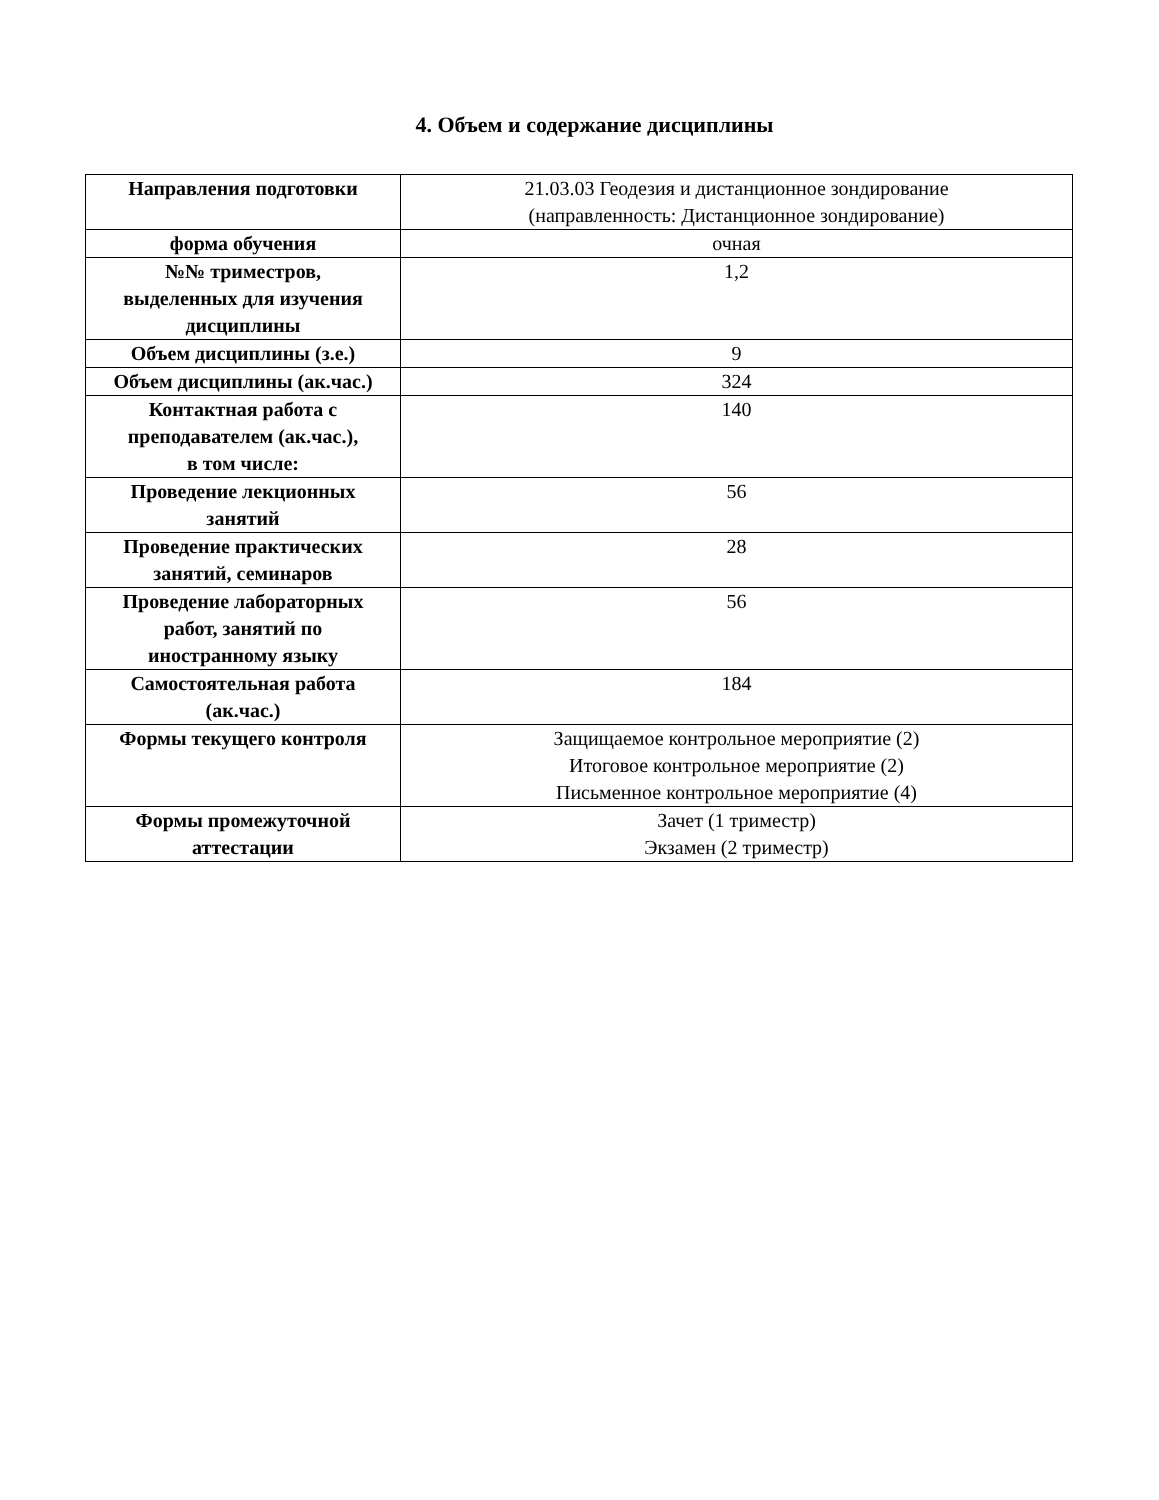4. Объем и содержание дисциплины
| Направления подготовки | 21.03.03 Геодезия и дистанционное зондирование (направленность: Дистанционное зондирование) |
| форма обучения | очная |
| №№ триместров, выделенных для изучения дисциплины | 1,2 |
| Объем дисциплины (з.е.) | 9 |
| Объем дисциплины (ак.час.) | 324 |
| Контактная работа с преподавателем (ак.час.), в том числе: | 140 |
| Проведение лекционных занятий | 56 |
| Проведение практических занятий, семинаров | 28 |
| Проведение лабораторных работ, занятий по иностранному языку | 56 |
| Самостоятельная работа (ак.час.) | 184 |
| Формы текущего контроля | Защищаемое контрольное мероприятие (2) Итоговое контрольное мероприятие (2) Письменное контрольное мероприятие (4) |
| Формы промежуточной аттестации | Зачет (1 триместр) Экзамен (2 триместр) |